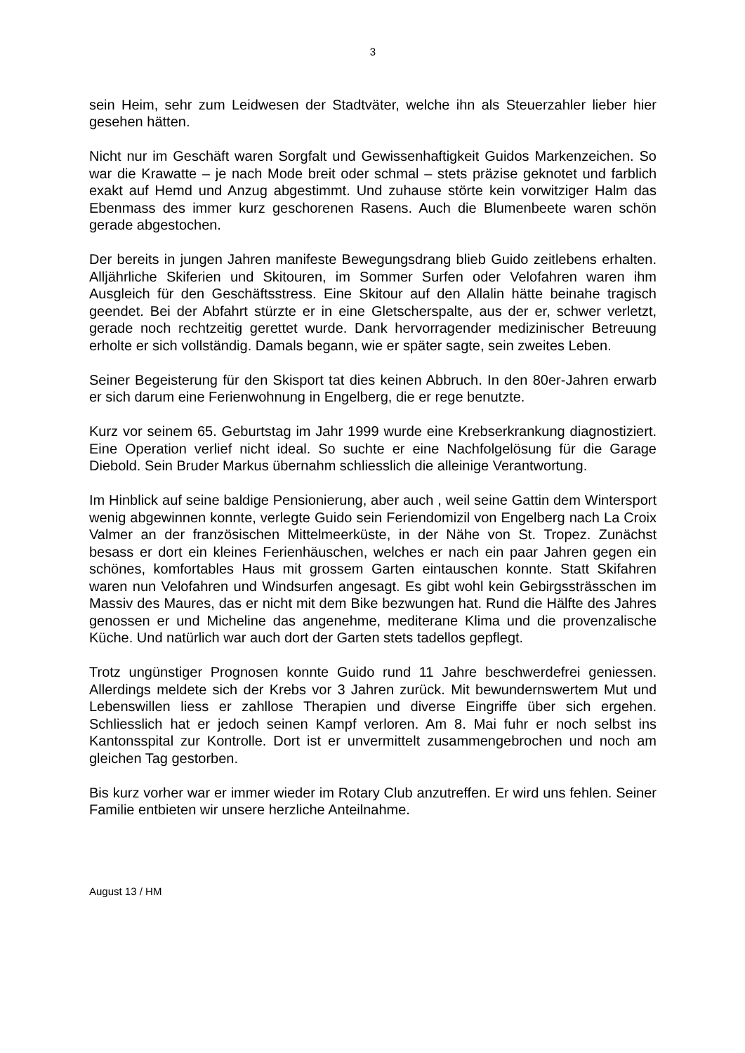3
sein Heim, sehr zum Leidwesen der Stadtväter, welche ihn als Steuerzahler lieber hier gesehen hätten.
Nicht nur im Geschäft waren Sorgfalt und Gewissenhaftigkeit Guidos Markenzeichen. So war die Krawatte – je nach Mode breit oder schmal – stets präzise geknotet und farblich exakt auf Hemd und Anzug abgestimmt. Und zuhause störte kein vorwitziger Halm das Ebenmass des immer kurz geschorenen Rasens. Auch die Blumenbeete waren schön gerade abgestochen.
Der bereits in jungen Jahren manifeste Bewegungsdrang blieb Guido zeitlebens erhalten. Alljährliche Skiferien und Skitouren, im Sommer Surfen oder Velofahren waren ihm Ausgleich für den Geschäftsstress. Eine Skitour auf den Allalin hätte beinahe tragisch geendet. Bei der Abfahrt stürzte er in eine Gletscherspalte, aus der er, schwer verletzt, gerade noch rechtzeitig gerettet wurde. Dank hervorragender medizinischer Betreuung erholte er sich vollständig. Damals begann, wie er später sagte, sein zweites Leben.
Seiner Begeisterung für den Skisport tat dies keinen Abbruch. In den 80er-Jahren erwarb er sich darum eine Ferienwohnung in Engelberg, die er rege benutzte.
Kurz vor seinem 65. Geburtstag im Jahr 1999 wurde eine Krebserkrankung diagnostiziert. Eine Operation verlief nicht ideal. So suchte er eine Nachfolgelösung für die Garage Diebold. Sein Bruder Markus übernahm schliesslich die alleinige Verantwortung.
Im Hinblick auf seine baldige Pensionierung, aber auch , weil seine Gattin dem Wintersport wenig abgewinnen konnte, verlegte Guido sein Feriendomizil von Engelberg nach La Croix Valmer an der französischen Mittelmeerküste, in der Nähe von St. Tropez. Zunächst besass er dort ein kleines Ferienhäuschen, welches er nach ein paar Jahren gegen ein schönes, komfortables Haus mit grossem Garten eintauschen konnte. Statt Skifahren waren nun Velofahren und Windsurfen angesagt. Es gibt wohl kein Gebirgssträsschen im Massiv des Maures, das er nicht mit dem Bike bezwungen hat. Rund die Hälfte des Jahres genossen er und Micheline das angenehme, mediterane Klima und die provenzalische Küche. Und natürlich war auch dort der Garten stets tadellos gepflegt.
Trotz ungünstiger Prognosen konnte Guido rund 11 Jahre beschwerdefrei geniessen. Allerdings meldete sich der Krebs vor 3 Jahren zurück. Mit bewundernswertem Mut und Lebenswillen liess er zahllose Therapien und diverse Eingriffe über sich ergehen. Schliesslich hat er jedoch seinen Kampf verloren. Am 8. Mai fuhr er noch selbst ins Kantonsspital zur Kontrolle. Dort ist er unvermittelt zusammengebrochen und noch am gleichen Tag gestorben.
Bis kurz vorher war er immer wieder im Rotary Club anzutreffen. Er wird uns fehlen. Seiner Familie entbieten wir unsere herzliche Anteilnahme.
August 13 / HM